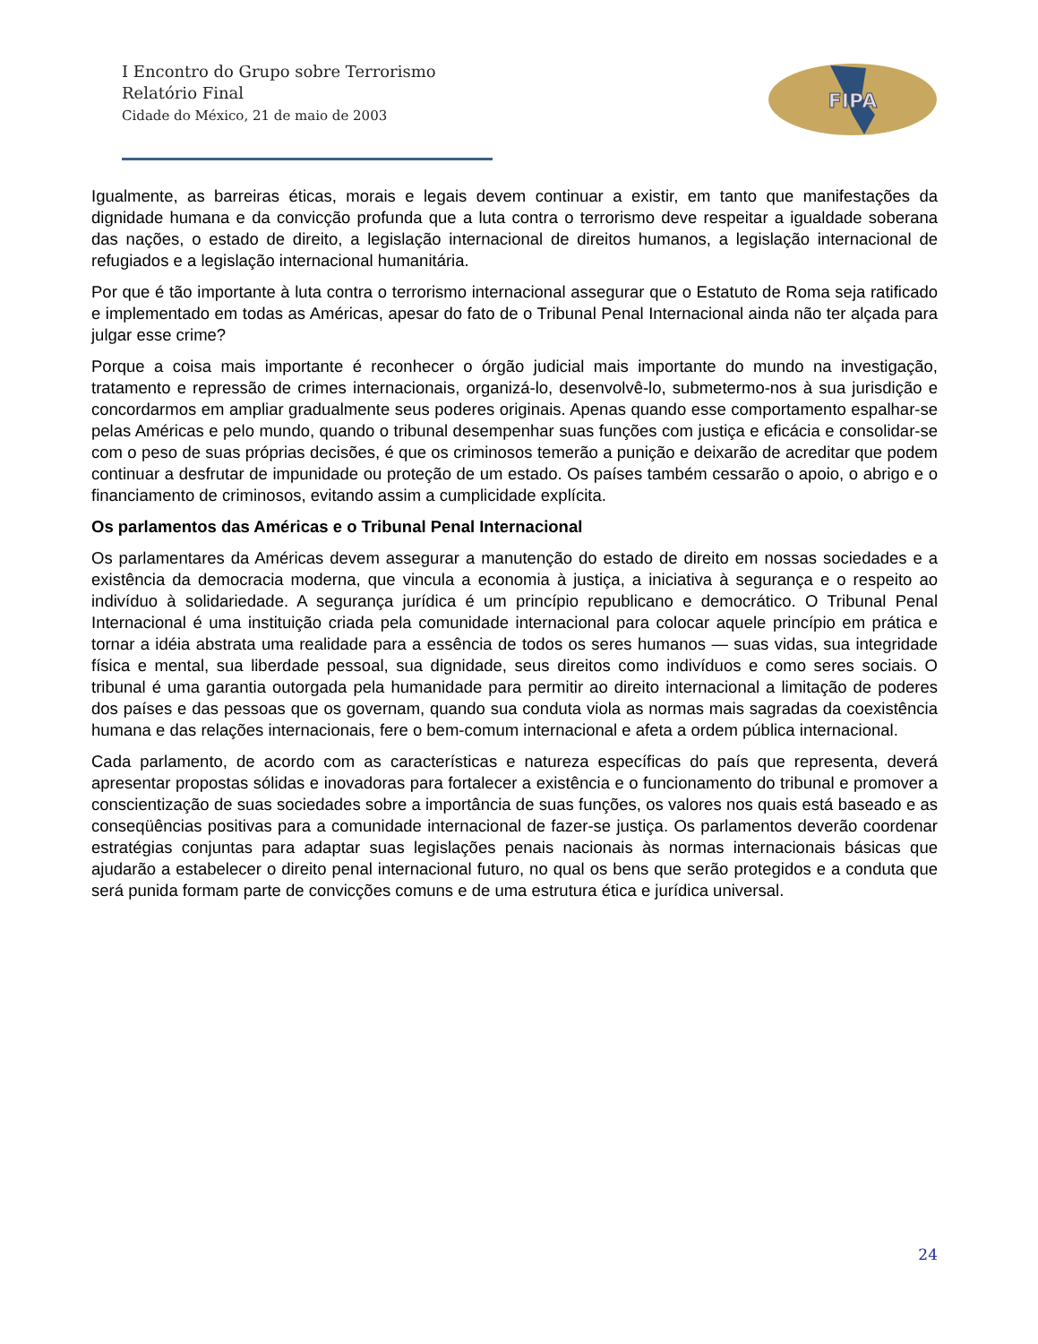I Encontro do Grupo sobre Terrorismo
Relatório Final
Cidade do México, 21 de maio de 2003
FIPA
Igualmente, as barreiras éticas, morais e legais devem continuar a existir, em tanto que manifestações da dignidade humana e da convicção profunda que a luta contra o terrorismo deve respeitar a igualdade soberana das nações, o estado de direito, a legislação internacional de direitos humanos, a legislação internacional de refugiados e a legislação internacional humanitária.
Por que é tão importante à luta contra o terrorismo internacional assegurar que o Estatuto de Roma seja ratificado e implementado em todas as Américas, apesar do fato de o Tribunal Penal Internacional ainda não ter alçada para julgar esse crime?
Porque a coisa mais importante é reconhecer o órgão judicial mais importante do mundo na investigação, tratamento e repressão de crimes internacionais, organizá-lo, desenvolvê-lo, submetermo-nos à sua jurisdição e concordarmos em ampliar gradualmente seus poderes originais. Apenas quando esse comportamento espalhar-se pelas Américas e pelo mundo, quando o tribunal desempenhar suas funções com justiça e eficácia e consolidar-se com o peso de suas próprias decisões, é que os criminosos temerão a punição e deixarão de acreditar que podem continuar a desfrutar de impunidade ou proteção de um estado. Os países também cessarão o apoio, o abrigo e o financiamento de criminosos, evitando assim a cumplicidade explícita.
Os parlamentos das Américas e o Tribunal Penal Internacional
Os parlamentares da Américas devem assegurar a manutenção do estado de direito em nossas sociedades e a existência da democracia moderna, que vincula a economia à justiça, a iniciativa à segurança e o respeito ao indivíduo à solidariedade. A segurança jurídica é um princípio republicano e democrático. O Tribunal Penal Internacional é uma instituição criada pela comunidade internacional para colocar aquele princípio em prática e tornar a idéia abstrata uma realidade para a essência de todos os seres humanos — suas vidas, sua integridade física e mental, sua liberdade pessoal, sua dignidade, seus direitos como indivíduos e como seres sociais. O tribunal é uma garantia outorgada pela humanidade para permitir ao direito internacional a limitação de poderes dos países e das pessoas que os governam, quando sua conduta viola as normas mais sagradas da coexistência humana e das relações internacionais, fere o bem-comum internacional e afeta a ordem pública internacional.
Cada parlamento, de acordo com as características e natureza específicas do país que representa, deverá apresentar propostas sólidas e inovadoras para fortalecer a existência e o funcionamento do tribunal e promover a conscientização de suas sociedades sobre a importância de suas funções, os valores nos quais está baseado e as conseqüências positivas para a comunidade internacional de fazer-se justiça. Os parlamentos deverão coordenar estratégias conjuntas para adaptar suas legislações penais nacionais às normas internacionais básicas que ajudarão a estabelecer o direito penal internacional futuro, no qual os bens que serão protegidos e a conduta que será punida formam parte de convicções comuns e de uma estrutura ética e jurídica universal.
24